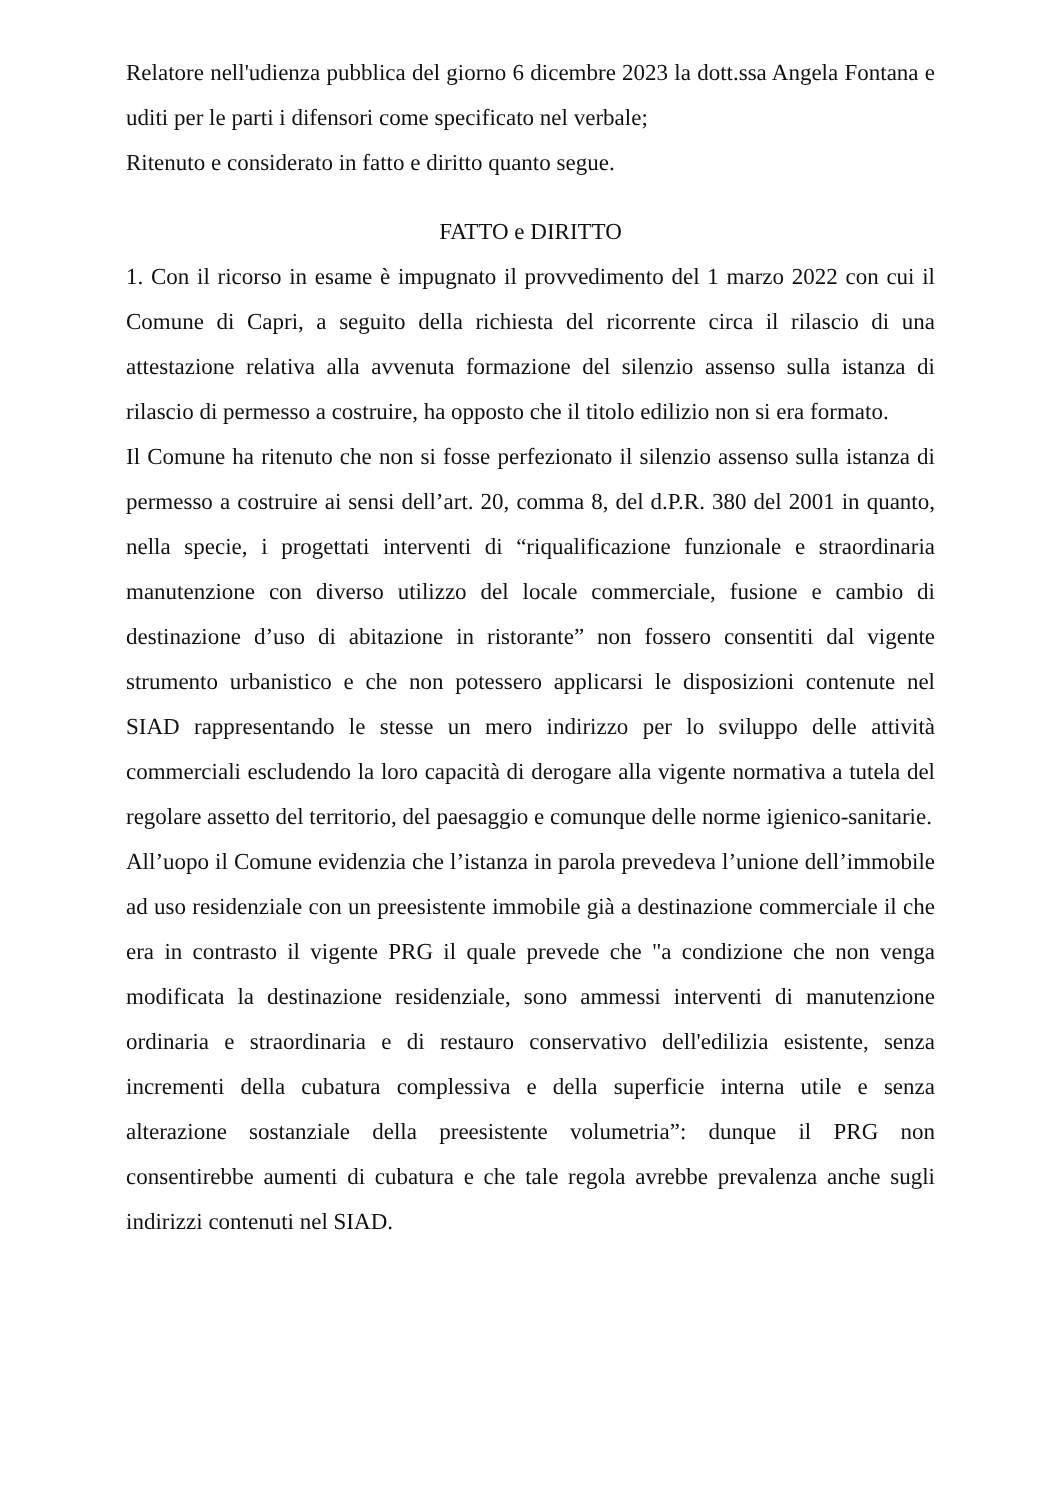Relatore nell'udienza pubblica del giorno 6 dicembre 2023 la dott.ssa Angela Fontana e uditi per le parti i difensori come specificato nel verbale;
Ritenuto e considerato in fatto e diritto quanto segue.
FATTO e DIRITTO
1. Con il ricorso in esame è impugnato il provvedimento del 1 marzo 2022 con cui il Comune di Capri, a seguito della richiesta del ricorrente circa il rilascio di una attestazione relativa alla avvenuta formazione del silenzio assenso sulla istanza di rilascio di permesso a costruire, ha opposto che il titolo edilizio non si era formato.
Il Comune ha ritenuto che non si fosse perfezionato il silenzio assenso sulla istanza di permesso a costruire ai sensi dell’art. 20, comma 8, del d.P.R. 380 del 2001 in quanto, nella specie, i progettati interventi di “riqualificazione funzionale e straordinaria manutenzione con diverso utilizzo del locale commerciale, fusione e cambio di destinazione d’uso di abitazione in ristorante” non fossero consentiti dal vigente strumento urbanistico e che non potessero applicarsi le disposizioni contenute nel SIAD rappresentando le stesse un mero indirizzo per lo sviluppo delle attività commerciali escludendo la loro capacità di derogare alla vigente normativa a tutela del regolare assetto del territorio, del paesaggio e comunque delle norme igienico-sanitarie.
All’uopo il Comune evidenzia che l’istanza in parola prevedeva l’unione dell’immobile ad uso residenziale con un preesistente immobile già a destinazione commerciale il che era in contrasto il vigente PRG il quale prevede che "a condizione che non venga modificata la destinazione residenziale, sono ammessi interventi di manutenzione ordinaria e straordinaria e di restauro conservativo dell'edilizia esistente, senza incrementi della cubatura complessiva e della superficie interna utile e senza alterazione sostanziale della preesistente volumetria”: dunque il PRG non consentirebbe aumenti di cubatura e che tale regola avrebbe prevalenza anche sugli indirizzi contenuti nel SIAD.